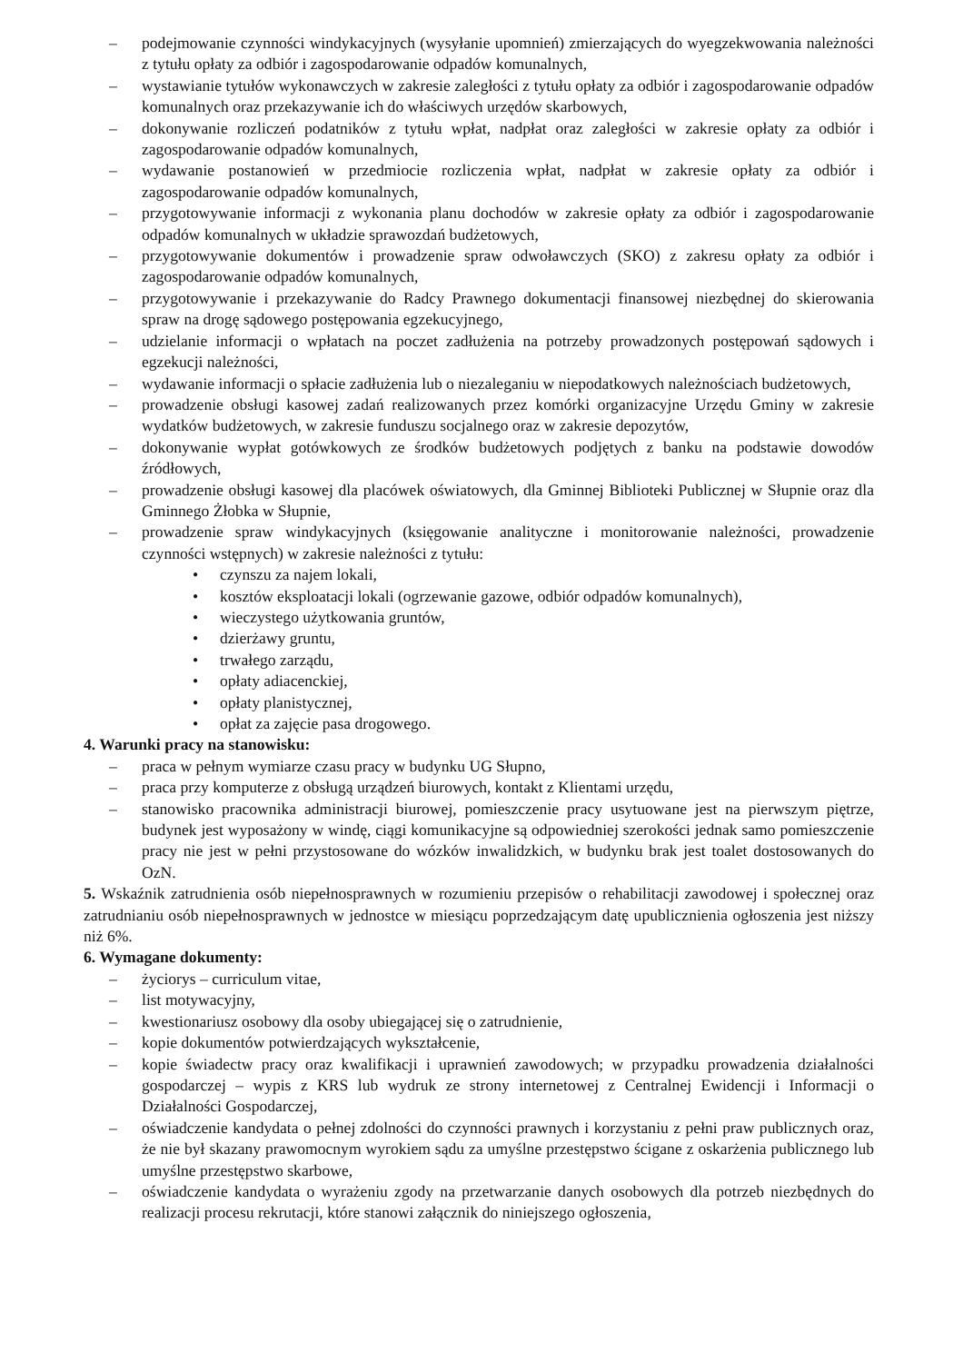– podejmowanie czynności windykacyjnych (wysyłanie upomnień) zmierzających do wyegzekwowania należności z tytułu opłaty za odbiór i zagospodarowanie odpadów komunalnych,
– wystawianie tytułów wykonawczych w zakresie zaległości z tytułu opłaty za odbiór i zagospodarowanie odpadów komunalnych oraz przekazywanie ich do właściwych urzędów skarbowych,
– dokonywanie rozliczeń podatników z tytułu wpłat, nadpłat oraz zaległości w zakresie opłaty za odbiór i zagospodarowanie odpadów komunalnych,
– wydawanie postanowień w przedmiocie rozliczenia wpłat, nadpłat w zakresie opłaty za odbiór i zagospodarowanie odpadów komunalnych,
– przygotowywanie informacji z wykonania planu dochodów w zakresie opłaty za odbiór i zagospodarowanie odpadów komunalnych w układzie sprawozdań budżetowych,
– przygotowywanie dokumentów i prowadzenie spraw odwoławczych (SKO) z zakresu opłaty za odbiór i zagospodarowanie odpadów komunalnych,
– przygotowywanie i przekazywanie do Radcy Prawnego dokumentacji finansowej niezbędnej do skierowania spraw na drogę sądowego postępowania egzekucyjnego,
– udzielanie informacji o wpłatach na poczet zadłużenia na potrzeby prowadzonych postępowań sądowych i egzekucji należności,
– wydawanie informacji o spłacie zadłużenia lub o niezaleganiu w niepodatkowych należnościach budżetowych,
– prowadzenie obsługi kasowej zadań realizowanych przez komórki organizacyjne Urzędu Gminy w zakresie wydatków budżetowych, w zakresie funduszu socjalnego oraz w zakresie depozytów,
– dokonywanie wypłat gotówkowych ze środków budżetowych podjętych z banku na podstawie dowodów źródłowych,
– prowadzenie obsługi kasowej dla placówek oświatowych, dla Gminnej Biblioteki Publicznej w Słupnie oraz dla Gminnego Żłobka w Słupnie,
– prowadzenie spraw windykacyjnych (księgowanie analityczne i monitorowanie należności, prowadzenie czynności wstępnych) w zakresie należności z tytułu:
• czynszu za najem lokali,
• kosztów eksploatacji lokali (ogrzewanie gazowe, odbiór odpadów komunalnych),
• wieczystego użytkowania gruntów,
• dzierżawy gruntu,
• trwałego zarządu,
• opłaty adiacenckiej,
• opłaty planistycznej,
• opłat za zajęcie pasa drogowego.
4. Warunki pracy na stanowisku:
– praca w pełnym wymiarze czasu pracy w budynku UG Słupno,
– praca przy komputerze z obsługą urządzeń biurowych, kontakt z Klientami urzędu,
– stanowisko pracownika administracji biurowej, pomieszczenie pracy usytuowane jest na pierwszym piętrze, budynek jest wyposażony w windę, ciągi komunikacyjne są odpowiedniej szerokości jednak samo pomieszczenie pracy nie jest w pełni przystosowane do wózków inwalidzkich, w budynku brak jest toalet dostosowanych do OzN.
5. Wskaźnik zatrudnienia osób niepełnosprawnych w rozumieniu przepisów o rehabilitacji zawodowej i społecznej oraz zatrudnianiu osób niepełnosprawnych w jednostce w miesiącu poprzedzającym datę upublicznienia ogłoszenia jest niższy niż 6%.
6. Wymagane dokumenty:
– życiorys – curriculum vitae,
– list motywacyjny,
– kwestionariusz osobowy dla osoby ubiegającej się o zatrudnienie,
– kopie dokumentów potwierdzających wykształcenie,
– kopie świadectw pracy oraz kwalifikacji i uprawnień zawodowych; w przypadku prowadzenia działalności gospodarczej – wypis z KRS lub wydruk ze strony internetowej z Centralnej Ewidencji i Informacji o Działalności Gospodarczej,
– oświadczenie kandydata o pełnej zdolności do czynności prawnych i korzystaniu z pełni praw publicznych oraz, że nie był skazany prawomocnym wyrokiem sądu za umyślne przestępstwo ścigane z oskarżenia publicznego lub umyślne przestępstwo skarbowe,
– oświadczenie kandydata o wyrażeniu zgody na przetwarzanie danych osobowych dla potrzeb niezbędnych do realizacji procesu rekrutacji, które stanowi załącznik do niniejszego ogłoszenia,